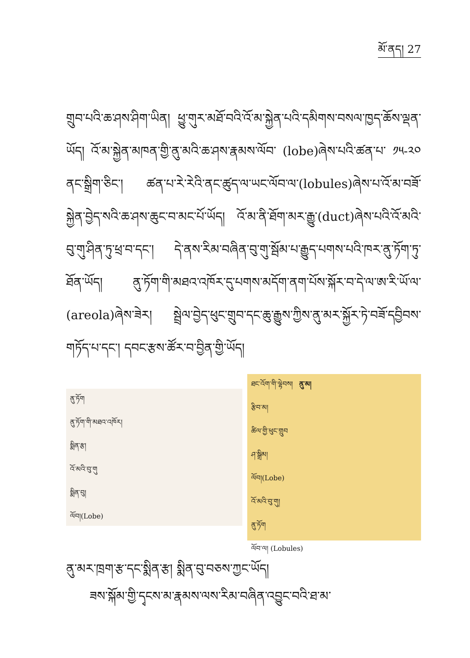མོ་ནད། 27
གྲུབ་པའི་ཆ་ཤས་ཤིག་ཡིན། ཕྱུ་གུར་མཐོ་བའི་འོ་མ་སྐྱེན་པའི་དམིགས་བསལ་ཁྱད་ཆོས་ལྡན་ཡོད། འོ་མ་སྐྱེན་མཁན་གྱི་ནུ་མའི་ཆ་ཤས་རྣམས་ལོབ་ (lobe)ཞེས་པའི་ཚན་པ་ ༡༥-༢༠ ནང་སྒྲིག་ཅིང་། ཚན་པ་རེ་རེའི་ནང་ཚུད་ལ་ཡང་ལོབ་ལ་(lobules)ཞེས་པ་འོ་མ་བཟོ་སྐྱེན་བྱེད་སའི་ཆ་ཤས་ཆུང་བ་མང་པོ་ཡོད། འོ་མ་ནི་ཐོག་མར་རྒྱུ་(duct)ཞེས་པའི་འོ་མའི་བུ་གུ་ཤིན་ཏུ་ཕྲ་བ་དང་། དེ་ནས་རིམ་བཞིན་བུ་གུ་སྦོམ་པ་རྒྱུད་པགས་པའི་ཁར་ནུ་ཏོག་ཏུ་ཐོན་ཡོད། ནུ་ཏོག་གི་མཐའ་འཁོར་དུ་པགས་མདོག་ནག་པོས་སྐོར་བ་དེ་ལ་ཨ་རི་ཡོ་ལ་(areola)ཞེས་ཟེར། སྦྲེལ་བྱེད་ཕུང་གྲུབ་དང་ཆུ་རྒྱུས་ཀྱིས་ནུ་མར་སྐྱོར་ཏེ་བཟོ་དབྱིབས་གཏོད་པ་དང་། དབང་རྩས་ཚོར་བ་བྱིན་གྱི་ཡོད།
ནུ་ཏོག
ནུ་ཏོག་གི་མཐའ་འཁོར།
སྨིན་རྩ།
འོ་མའི་བུ་གུ
སྨིན་བུ།
ལོབ།(Lobe)
ཐང་འོག་གི་ལྷེབས། ནུ་མ།
རྩིབ་མ།
ཚིལ་གྱི་ཕུང་གྲུབ
ཤ་སྒྲིམ།
ལོབ།(Lobe)
འོ་མའི་བུ་གུ།
ནུ་ཏོག
ལོབ་ལ། (Lobules)
ནུ་མར་ཁྲག་རྩ་དང་སྨིན་རྩ། སྨིན་བུ་བཅས་ཀྱང་ཡོད།
ཟས་སྐོམ་གྱི་དྭངས་མ་རྣམས་ལས་རིམ་བཞིན་འབྱུང་བའི་ཐ་མ་